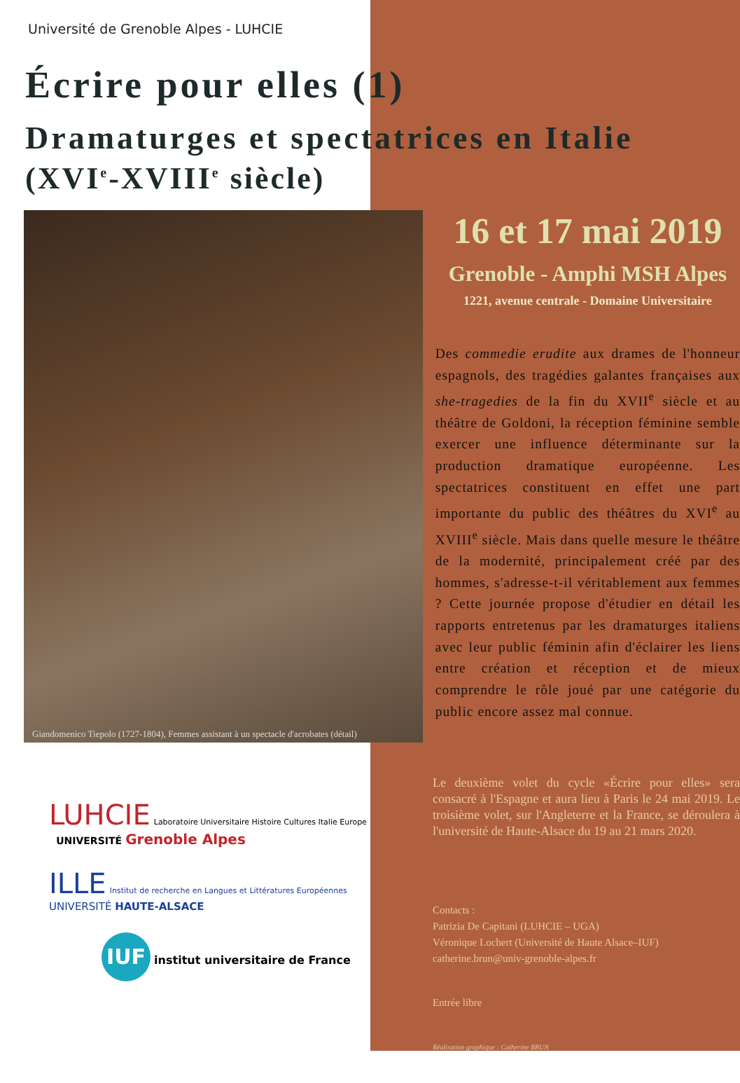Université de Grenoble Alpes - LUHCIE
Écrire pour elles (1)
Dramaturges et spectatrices en Italie
(XVI<sup>e</sup>-XVIII<sup>e</sup> siècle)
Giandomenico Tiepolo (1727-1804), Femmes assistant à un spectacle d'acrobates (détail)
16 et 17 mai 2019
Grenoble - Amphi MSH Alpes
1221, avenue centrale - Domaine Universitaire
Des commedie erudite aux drames de l'honneur espagnols, des tragédies galantes françaises aux she-tragedies de la fin du XVII<sup>e</sup> siècle et au théâtre de Goldoni, la réception féminine semble exercer une influence déterminante sur la production dramatique européenne. Les spectatrices constituent en effet une part importante du public des théâtres du XVI<sup>e</sup> au XVIII<sup>e</sup> siècle. Mais dans quelle mesure le théâtre de la modernité, principalement créé par des hommes, s'adresse-t-il véritablement aux femmes ? Cette journée propose d'étudier en détail les rapports entretenus par les dramaturges italiens avec leur public féminin afin d'éclairer les liens entre création et réception et de mieux comprendre le rôle joué par une catégorie du public encore assez mal connue.
LUHCIE Laboratoire Universitaire Histoire Cultures Italie Europe UNIVERSITÉ Grenoble Alpes
ILLE Institut de recherche en Langues et Littératures Européennes UNIVERSITÉ HAUTE-ALSACE
IUF institut universitaire de France
Le deuxième volet du cycle «Écrire pour elles» sera consacré à l'Espagne et aura lieu à Paris le 24 mai 2019. Le troisième volet, sur l'Angleterre et la France, se déroulera à l'université de Haute-Alsace du 19 au 21 mars 2020.
Contacts :
Patrizia De Capitani (LUHCIE – UGA)
Véronique Lochert (Université de Haute Alsace–IUF)
catherine.brun@univ-grenoble-alpes.fr
Entrée libre
Réalisation graphique : Catherine BRUN